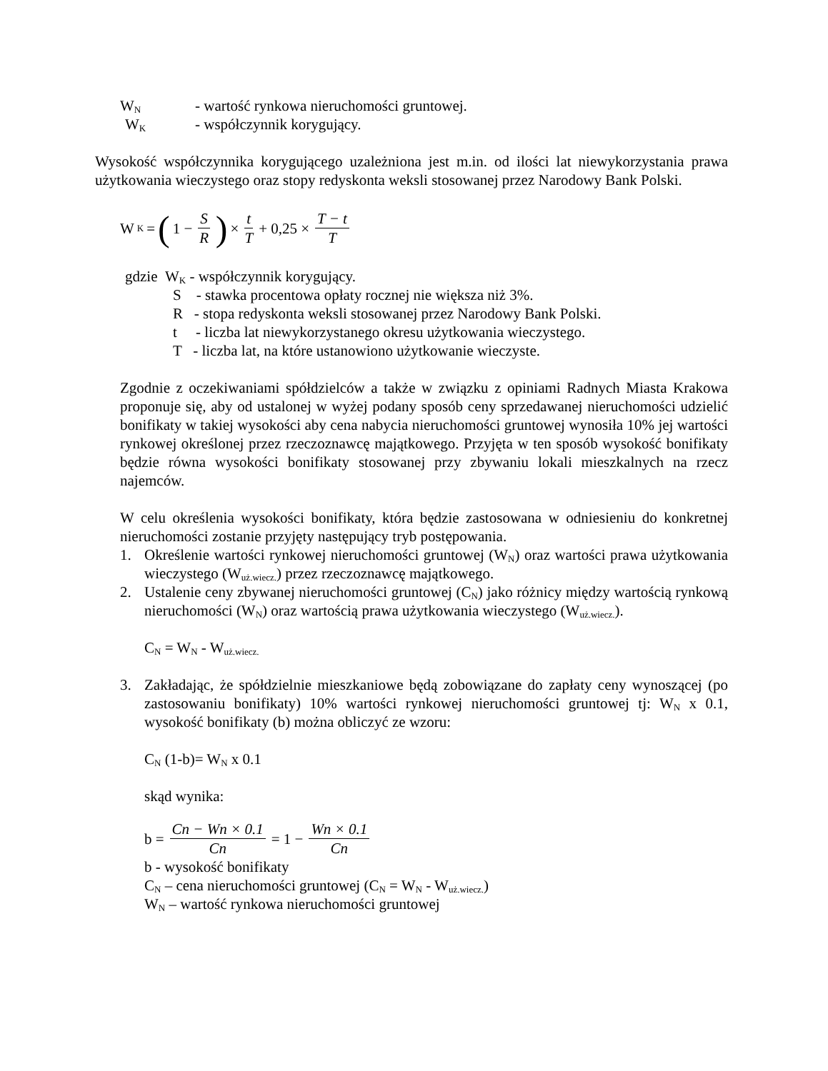W<sub>N</sub> - wartość rynkowa nieruchomości gruntowej.
W<sub>K</sub> - współczynnik korygujący.
Wysokość współczynnika korygującego uzależniona jest m.in. od ilości lat niewykorzystania prawa użytkowania wieczystego oraz stopy redyskonta weksli stosowanej przez Narodowy Bank Polski.
W<sub>K</sub> = (1 − S R) × t T + 0,25 × T − t T
gdzie W<sub>K</sub> - współczynnik korygujący.
S - stawka procentowa opłaty rocznej nie większa niż 3%.
R - stopa redyskonta weksli stosowanej przez Narodowy Bank Polski.
t - liczba lat niewykorzystanego okresu użytkowania wieczystego.
T - liczba lat, na które ustanowiono użytkowanie wieczyste.
Zgodnie z oczekiwaniami spółdzielców a także w związku z opiniami Radnych Miasta Krakowa proponuje się, aby od ustalonej w wyżej podany sposób ceny sprzedawanej nieruchomości udzielić bonifikaty w takiej wysokości aby cena nabycia nieruchomości gruntowej wynosiła 10% jej wartości rynkowej określonej przez rzeczoznawcę majątkowego. Przyjęta w ten sposób wysokość bonifikaty będzie równa wysokości bonifikaty stosowanej przy zbywaniu lokali mieszkalnych na rzecz najemców.
W celu określenia wysokości bonifikaty, która będzie zastosowana w odniesieniu do konkretnej nieruchomości zostanie przyjęty następujący tryb postępowania.
1. Określenie wartości rynkowej nieruchomości gruntowej (W<sub>N</sub>) oraz wartości prawa użytkowania wieczystego (W<sub>uż.wiecz.</sub>) przez rzeczoznawcę majątkowego.
2. Ustalenie ceny zbywanej nieruchomości gruntowej (C<sub>N</sub>) jako różnicy między wartością rynkową nieruchomości (W<sub>N</sub>) oraz wartością prawa użytkowania wieczystego (W<sub>uż.wiecz.</sub>).
C<sub>N</sub> = W<sub>N</sub> - W<sub>uż.wiecz.</sub>
3. Zakładając, że spółdzielnie mieszkaniowe będą zobowiązane do zapłaty ceny wynoszącej (po zastosowaniu bonifikaty) 10% wartości rynkowej nieruchomości gruntowej tj: W<sub>N</sub> x 0.1, wysokość bonifikaty (b) można obliczyć ze wzoru:
C<sub>N</sub> (1-b)= W<sub>N</sub> x 0.1
skąd wynika:
b = Cn − Wn × 0.1 Cn = 1 − Wn × 0.1 Cn
b - wysokość bonifikaty
C<sub>N</sub> – cena nieruchomości gruntowej (C<sub>N</sub> = W<sub>N</sub> - W<sub>uż.wiecz.</sub>)
W<sub>N</sub> – wartość rynkowa nieruchomości gruntowej